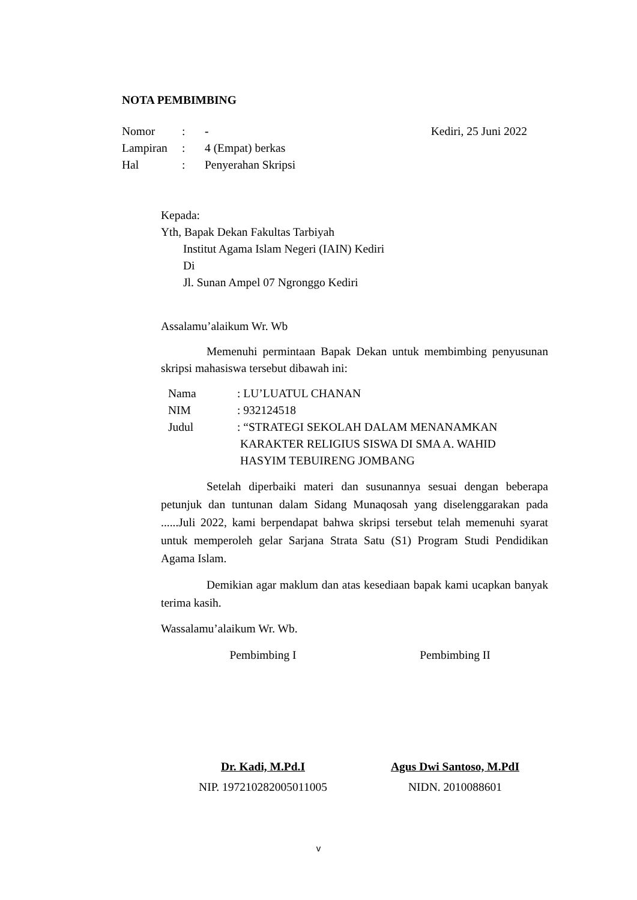NOTA PEMBIMBING
| Nomor | : | - | Kediri, 25 Juni 2022 |
| Lampiran | : | 4 (Empat) berkas | |
| Hal | : | Penyerahan Skripsi | |
Kepada:
Yth, Bapak Dekan Fakultas Tarbiyah
Institut Agama Islam Negeri (IAIN) Kediri
Di
Jl. Sunan Ampel 07 Ngronggo Kediri
Assalamu’alaikum Wr. Wb
Memenuhi permintaan Bapak Dekan untuk membimbing penyusunan skripsi mahasiswa tersebut dibawah ini:
| Nama | : LU’LUATUL CHANAN |
| NIM | : 932124518 |
| Judul | : “STRATEGI SEKOLAH DALAM MENANAMKAN KARAKTER RELIGIUS SISWA DI SMA A. WAHID HASYIM TEBUIRENG JOMBANG |
Setelah diperbaiki materi dan susunannya sesuai dengan beberapa petunjuk dan tuntunan dalam Sidang Munaqosah yang diselenggarakan pada ......Juli 2022, kami berpendapat bahwa skripsi tersebut telah memenuhi syarat untuk memperoleh gelar Sarjana Strata Satu (S1) Program Studi Pendidikan Agama Islam.
Demikian agar maklum dan atas kesediaan bapak kami ucapkan banyak terima kasih.
Wassalamu’alaikum Wr. Wb.
Pembimbing I Pembimbing II
Dr. Kadi, M.Pd.I
NIP. 197210282005011005
Agus Dwi Santoso, M.PdI
NIDN. 2010088601
v